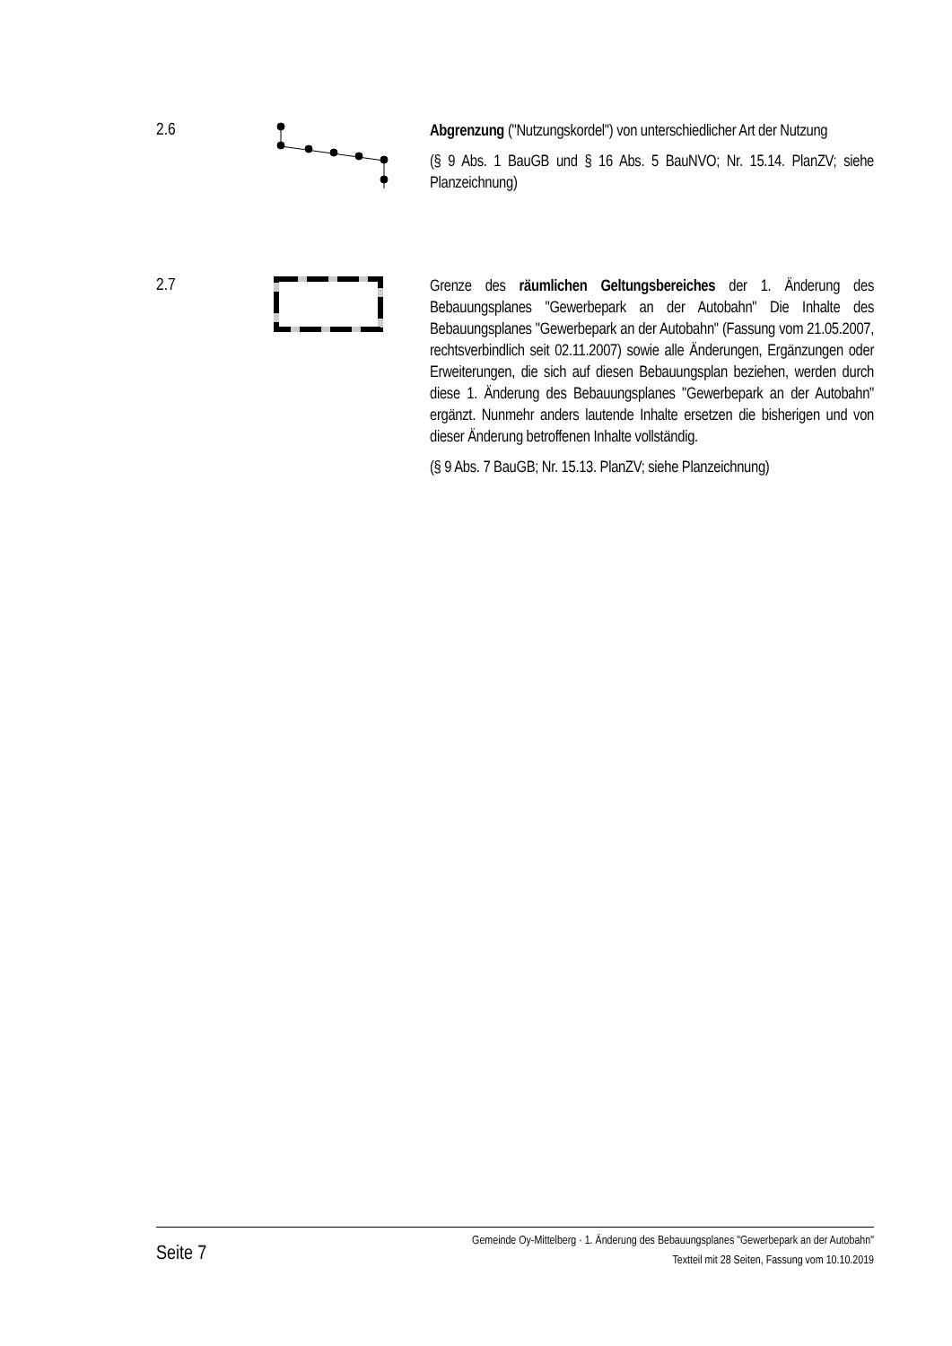2.6
Abgrenzung ("Nutzungskordel") von unterschiedlicher Art der Nutzung
(§ 9 Abs. 1 BauGB und § 16 Abs. 5 BauNVO; Nr. 15.14. PlanZV; siehe Planzeichnung)
2.7
Grenze des räumlichen Geltungsbereiches der 1. Änderung des Bebauungsplanes "Gewerbepark an der Autobahn" Die Inhalte des Bebauungsplanes "Gewerbepark an der Autobahn" (Fassung vom 21.05.2007, rechtsverbindlich seit 02.11.2007) sowie alle Änderungen, Ergänzungen oder Erweiterungen, die sich auf diesen Bebauungsplan beziehen, werden durch diese 1. Änderung des Bebauungsplanes "Gewerbepark an der Autobahn" ergänzt. Nunmehr anders lautende Inhalte ersetzen die bisherigen und von dieser Änderung betroffenen Inhalte vollständig.
(§ 9 Abs. 7 BauGB; Nr. 15.13. PlanZV; siehe Planzeichnung)
Seite 7
Gemeinde Oy-Mittelberg · 1. Änderung des Bebauungsplanes "Gewerbepark an der Autobahn"
Textteil mit 28 Seiten, Fassung vom 10.10.2019